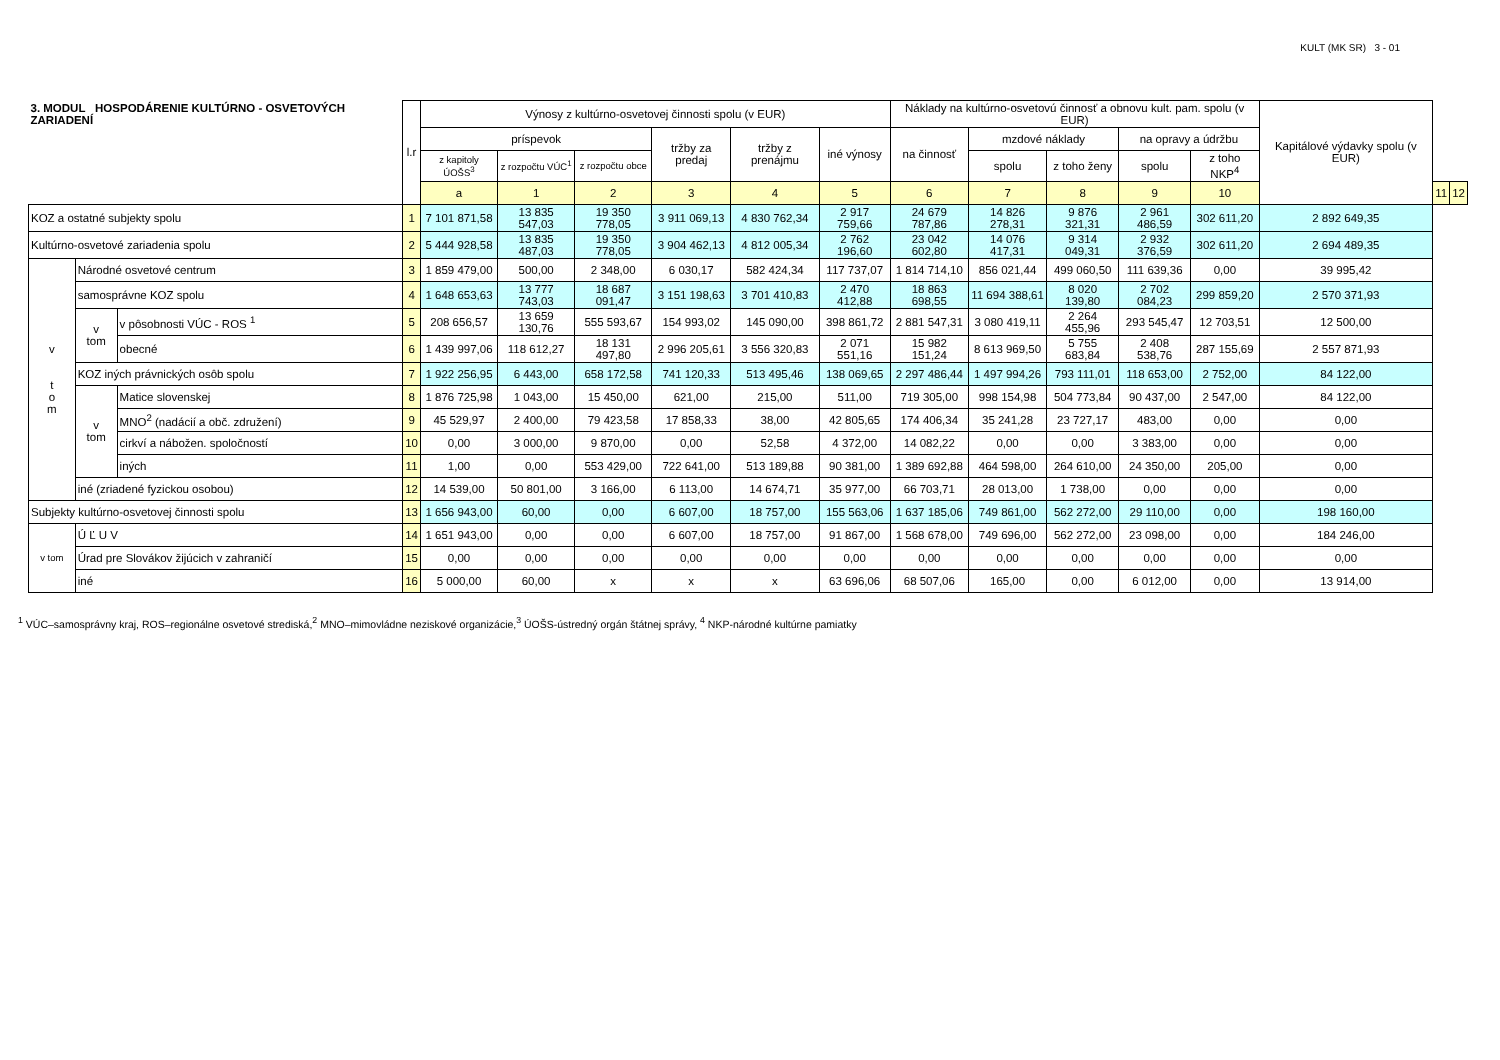KULT (MK SR) 3 - 01
| 3. MODUL HOSPODÁRENIE KULTÚRNO - OSVETOVÝCH ZARIADENÍ | | | l.r | Výnosy z kultúrno-osvetovej činnosti spolu (v EUR) | | | | | | Náklady na kultúrno-osvetovú činnosť a obnovu kult. pam. spolu (v EUR) | | | | | Kapitálové výdavky spolu (v EUR) | | |
| --- | --- | --- | --- | --- | --- | --- | --- | --- | --- | --- | --- | --- | --- | --- | --- | --- | --- |
| | | | | príspevok | | | tržby za predaj | tržby z prenájmu | iné výnosy | na činnosť | mzdové náklady | | na opravy a údržbu | | | | |
| | | | | z kapitoly ÚOŠS<sup>3</sup> | z rozpočtu VÚC<sup>1</sup> | z rozpočtu obce | | | | | spolu | z toho ženy | spolu | z toho NKP<sup>4</sup> | | | |
| | | | | a | 1 | 2 | 3 | 4 | 5 | 6 | 7 | 8 | 9 | 10 | | 11 | 12 |
| KOZ a ostatné subjekty spolu | | | 1 | 7 101 871,58 | 13 835 547,03 | 19 350 778,05 | 3 911 069,13 | 4 830 762,34 | 2 917 759,66 | 24 679 787,86 | 14 826 278,31 | 9 876 321,31 | 2 961 486,59 | 302 611,20 | 2 892 649,35 | | |
| Kultúrno-osvetové zariadenia spolu | | | 2 | 5 444 928,58 | 13 835 487,03 | 19 350 778,05 | 3 904 462,13 | 4 812 005,34 | 2 762 196,60 | 23 042 602,80 | 14 076 417,31 | 9 314 049,31 | 2 932 376,59 | 302 611,20 | 2 694 489,35 | | |
| v t o m | Národné osvetové centrum | | 3 | 1 859 479,00 | 500,00 | 2 348,00 | 6 030,17 | 582 424,34 | 117 737,07 | 1 814 714,10 | 856 021,44 | 499 060,50 | 111 639,36 | 0,00 | 39 995,42 | | |
| | samosprávne KOZ spolu | | 4 | 1 648 653,63 | 13 777 743,03 | 18 687 091,47 | 3 151 198,63 | 3 701 410,83 | 2 470 412,88 | 18 863 698,55 | 11 694 388,61 | 8 020 139,80 | 2 702 084,23 | 299 859,20 | 2 570 371,93 | | |
| | v tom | v pôsobnosti VÚC - ROS <sup>1</sup> | 5 | 208 656,57 | 13 659 130,76 | 555 593,67 | 154 993,02 | 145 090,00 | 398 861,72 | 2 881 547,31 | 3 080 419,11 | 2 264 455,96 | 293 545,47 | 12 703,51 | 12 500,00 | | |
| | | obecné | 6 | 1 439 997,06 | 118 612,27 | 18 131 497,80 | 2 996 205,61 | 3 556 320,83 | 2 071 551,16 | 15 982 151,24 | 8 613 969,50 | 5 755 683,84 | 2 408 538,76 | 287 155,69 | 2 557 871,93 | | |
| | KOZ iných právnických osôb spolu | | 7 | 1 922 256,95 | 6 443,00 | 658 172,58 | 741 120,33 | 513 495,46 | 138 069,65 | 2 297 486,44 | 1 497 994,26 | 793 111,01 | 118 653,00 | 2 752,00 | 84 122,00 | | |
| | v tom | Matice slovenskej | 8 | 1 876 725,98 | 1 043,00 | 15 450,00 | 621,00 | 215,00 | 511,00 | 719 305,00 | 998 154,98 | 504 773,84 | 90 437,00 | 2 547,00 | 84 122,00 | | |
| | | MNO<sup>2</sup> (nadácií a obč. združení) | 9 | 45 529,97 | 2 400,00 | 79 423,58 | 17 858,33 | 38,00 | 42 805,65 | 174 406,34 | 35 241,28 | 23 727,17 | 483,00 | 0,00 | 0,00 | | |
| | | cirkví a nábožen. spoločností | 10 | 0,00 | 3 000,00 | 9 870,00 | 0,00 | 52,58 | 4 372,00 | 14 082,22 | 0,00 | 0,00 | 3 383,00 | 0,00 | 0,00 | | |
| | | iných | 11 | 1,00 | 0,00 | 553 429,00 | 722 641,00 | 513 189,88 | 90 381,00 | 1 389 692,88 | 464 598,00 | 264 610,00 | 24 350,00 | 205,00 | 0,00 | | |
| | iné (zriadené fyzickou osobou) | | 12 | 14 539,00 | 50 801,00 | 3 166,00 | 6 113,00 | 14 674,71 | 35 977,00 | 66 703,71 | 28 013,00 | 1 738,00 | 0,00 | 0,00 | 0,00 | | |
| Subjekty kultúrno-osvetovej činnosti spolu | | | 13 | 1 656 943,00 | 60,00 | 0,00 | 6 607,00 | 18 757,00 | 155 563,06 | 1 637 185,06 | 749 861,00 | 562 272,00 | 29 110,00 | 0,00 | 198 160,00 | | |
| v tom | Ú Ľ U V | | 14 | 1 651 943,00 | 0,00 | 0,00 | 6 607,00 | 18 757,00 | 91 867,00 | 1 568 678,00 | 749 696,00 | 562 272,00 | 23 098,00 | 0,00 | 184 246,00 | | |
| | Úrad pre Slovákov žijúcich v zahraničí | | 15 | 0,00 | 0,00 | 0,00 | 0,00 | 0,00 | 0,00 | 0,00 | 0,00 | 0,00 | 0,00 | 0,00 | 0,00 | | |
| | iné | | 16 | 5 000,00 | 60,00 | x | x | x | 63 696,06 | 68 507,06 | 165,00 | 0,00 | 6 012,00 | 0,00 | 13 914,00 | | |
<sup>1</sup> VÚC–samosprávny kraj, ROS–regionálne osvetové strediská,<sup>2</sup> MNO–mimovládne neziskové organizácie,<sup>3</sup> ÚOŠS-ústredný orgán štátnej správy, <sup>4</sup> NKP-národné kultúrne pamiatky